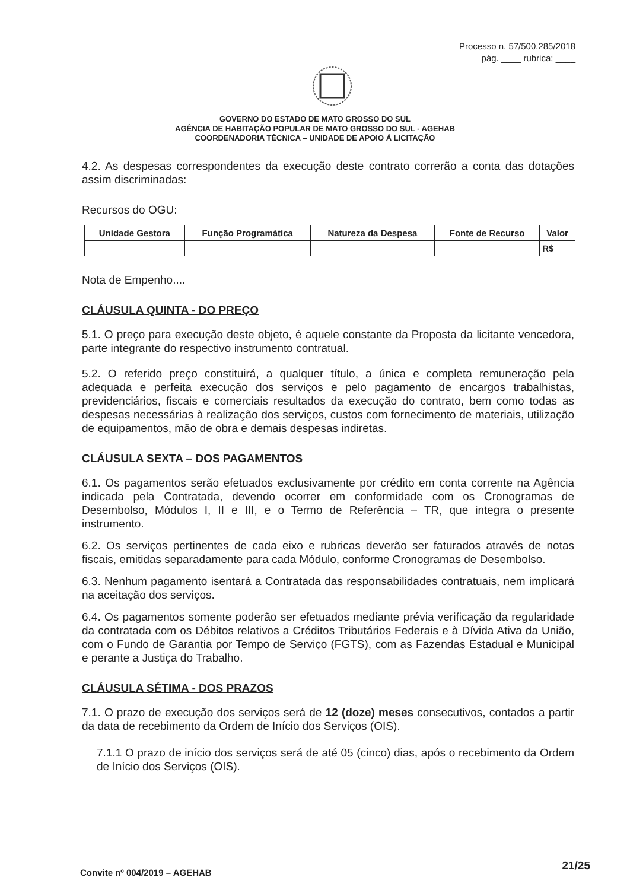Processo n. 57/500.285/2018
pág. ____ rubrica: ____
GOVERNO DO ESTADO DE MATO GROSSO DO SUL
AGÊNCIA DE HABITAÇÃO POPULAR DE MATO GROSSO DO SUL - AGEHAB
COORDENADORIA TÉCNICA – UNIDADE DE APOIO Á LICITAÇÃO
4.2. As despesas correspondentes da execução deste contrato correrão a conta das dotações assim discriminadas:
Recursos do OGU:
| Unidade Gestora | Função Programática | Natureza da Despesa | Fonte de Recurso | Valor |
| --- | --- | --- | --- | --- |
| | | | | R$ |
Nota de Empenho....
CLÁUSULA QUINTA - DO PREÇO
5.1. O preço para execução deste objeto, é aquele constante da Proposta da licitante vencedora, parte integrante do respectivo instrumento contratual.
5.2. O referido preço constituirá, a qualquer título, a única e completa remuneração pela adequada e perfeita execução dos serviços e pelo pagamento de encargos trabalhistas, previdenciários, fiscais e comerciais resultados da execução do contrato, bem como todas as despesas necessárias à realização dos serviços, custos com fornecimento de materiais, utilização de equipamentos, mão de obra e demais despesas indiretas.
CLÁUSULA SEXTA – DOS PAGAMENTOS
6.1. Os pagamentos serão efetuados exclusivamente por crédito em conta corrente na Agência indicada pela Contratada, devendo ocorrer em conformidade com os Cronogramas de Desembolso, Módulos I, II e III, e o Termo de Referência – TR, que integra o presente instrumento.
6.2. Os serviços pertinentes de cada eixo e rubricas deverão ser faturados através de notas fiscais, emitidas separadamente para cada Módulo, conforme Cronogramas de Desembolso.
6.3. Nenhum pagamento isentará a Contratada das responsabilidades contratuais, nem implicará na aceitação dos serviços.
6.4. Os pagamentos somente poderão ser efetuados mediante prévia verificação da regularidade da contratada com os Débitos relativos a Créditos Tributários Federais e à Dívida Ativa da União, com o Fundo de Garantia por Tempo de Serviço (FGTS), com as Fazendas Estadual e Municipal e perante a Justiça do Trabalho.
CLÁUSULA SÉTIMA - DOS PRAZOS
7.1. O prazo de execução dos serviços será de 12 (doze) meses consecutivos, contados a partir da data de recebimento da Ordem de Início dos Serviços (OIS).
7.1.1 O prazo de início dos serviços será de até 05 (cinco) dias, após o recebimento da Ordem de Início dos Serviços (OIS).
Convite nº 004/2019 – AGEHAB 21/25